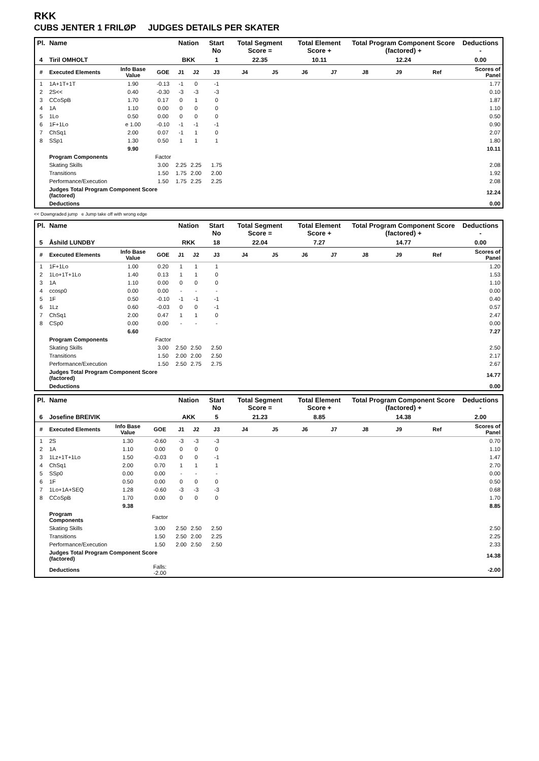RKK
CUBS JENTER 1 FRILØP JUDGES DETAILS PER SKATER
| Pl. | Name | | | Nation | | Start No | Total Segment Score = | | Total Element Score + | | Total Program Component Score (factored) + | | | Deductions - |
| --- | --- | --- | --- | --- | --- | --- | --- | --- | --- | --- | --- | --- | --- | --- |
| 4 | Tiril OMHOLT | | | BKK | | 1 | 22.35 | | 10.11 | | 12.24 | | | 0.00 |
| # | Executed Elements | Info Base Value | GOE | J1 | J2 | J3 | J4 | J5 | J6 | J7 | J8 | J9 | Ref | Scores of Panel |
| 1 | 1A+1T+1T | 1.90 | -0.13 | -1 | 0 | -1 | | | | | | | | 1.77 |
| 2 | 2S<< | 0.40 | -0.30 | -3 | -3 | -3 | | | | | | | | 0.10 |
| 3 | CCoSpB | 1.70 | 0.17 | 0 | 1 | 0 | | | | | | | | 1.87 |
| 4 | 1A | 1.10 | 0.00 | 0 | 0 | 0 | | | | | | | | 1.10 |
| 5 | 1Lo | 0.50 | 0.00 | 0 | 0 | 0 | | | | | | | | 0.50 |
| 6 | 1F+1Lo | e 1.00 | -0.10 | -1 | -1 | -1 | | | | | | | | 0.90 |
| 7 | ChSq1 | 2.00 | 0.07 | -1 | 1 | 0 | | | | | | | | 2.07 |
| 8 | SSp1 | 1.30 | 0.50 | 1 | 1 | 1 | | | | | | | | 1.80 |
| | | 9.90 | | | | | | | | | | | | 10.11 |
| | Program Components | | Factor | | | | | | | | | | | |
| | Skating Skills | | 3.00 | 2.25 | 2.25 | 1.75 | | | | | | | | 2.08 |
| | Transitions | | 1.50 | 1.75 | 2.00 | 2.00 | | | | | | | | 1.92 |
| | Performance/Execution | | 1.50 | 1.75 | 2.25 | 2.25 | | | | | | | | 2.08 |
| | Judges Total Program Component Score (factored) | | | | | | | | | | | | | 12.24 |
| | Deductions | | | | | | | | | | | | | 0.00 |
<< Downgraded jump e Jump take off with wrong edge
| Pl. | Name | | | Nation | | Start No | Total Segment Score = | | Total Element Score + | | Total Program Component Score (factored) + | | | Deductions - |
| --- | --- | --- | --- | --- | --- | --- | --- | --- | --- | --- | --- | --- | --- | --- |
| 5 | Åshild LUNDBY | | | RKK | | 18 | 22.04 | | 7.27 | | 14.77 | | | 0.00 |
| # | Executed Elements | Info Base Value | GOE | J1 | J2 | J3 | J4 | J5 | J6 | J7 | J8 | J9 | Ref | Scores of Panel |
| 1 | 1F+1Lo | 1.00 | 0.20 | 1 | 1 | 1 | | | | | | | | 1.20 |
| 2 | 1Lo+1T+1Lo | 1.40 | 0.13 | 1 | 1 | 0 | | | | | | | | 1.53 |
| 3 | 1A | 1.10 | 0.00 | 0 | 0 | 0 | | | | | | | | 1.10 |
| 4 | ccosp0 | 0.00 | 0.00 | - | - | - | | | | | | | | 0.00 |
| 5 | 1F | 0.50 | -0.10 | -1 | -1 | -1 | | | | | | | | 0.40 |
| 6 | 1Lz | 0.60 | -0.03 | 0 | 0 | -1 | | | | | | | | 0.57 |
| 7 | ChSq1 | 2.00 | 0.47 | 1 | 1 | 0 | | | | | | | | 2.47 |
| 8 | CSp0 | 0.00 | 0.00 | - | - | - | | | | | | | | 0.00 |
| | | 6.60 | | | | | | | | | | | | 7.27 |
| | Program Components | | Factor | | | | | | | | | | | |
| | Skating Skills | | 3.00 | 2.50 | 2.50 | 2.50 | | | | | | | | 2.50 |
| | Transitions | | 1.50 | 2.00 | 2.00 | 2.50 | | | | | | | | 2.17 |
| | Performance/Execution | | 1.50 | 2.50 | 2.75 | 2.75 | | | | | | | | 2.67 |
| | Judges Total Program Component Score (factored) | | | | | | | | | | | | | 14.77 |
| | Deductions | | | | | | | | | | | | | 0.00 |
| Pl. | Name | | | Nation | | Start No | Total Segment Score = | | Total Element Score + | | Total Program Component Score (factored) + | | | Deductions - |
| --- | --- | --- | --- | --- | --- | --- | --- | --- | --- | --- | --- | --- | --- | --- |
| 6 | Josefine BREIVIK | | | AKK | | 5 | 21.23 | | 8.85 | | 14.38 | | | 2.00 |
| # | Executed Elements | Info Base Value | GOE | J1 | J2 | J3 | J4 | J5 | J6 | J7 | J8 | J9 | Ref | Scores of Panel |
| 1 | 2S | 1.30 | -0.60 | -3 | -3 | -3 | | | | | | | | 0.70 |
| 2 | 1A | 1.10 | 0.00 | 0 | 0 | 0 | | | | | | | | 1.10 |
| 3 | 1Lz+1T+1Lo | 1.50 | -0.03 | 0 | 0 | -1 | | | | | | | | 1.47 |
| 4 | ChSq1 | 2.00 | 0.70 | 1 | 1 | 1 | | | | | | | | 2.70 |
| 5 | SSp0 | 0.00 | 0.00 | - | - | - | | | | | | | | 0.00 |
| 6 | 1F | 0.50 | 0.00 | 0 | 0 | 0 | | | | | | | | 0.50 |
| 7 | 1Lo+1A+SEQ | 1.28 | -0.60 | -3 | -3 | -3 | | | | | | | | 0.68 |
| 8 | CCoSpB | 1.70 | 0.00 | 0 | 0 | 0 | | | | | | | | 1.70 |
| | | 9.38 | | | | | | | | | | | | 8.85 |
| | Program Components | | Factor | | | | | | | | | | | |
| | Skating Skills | | 3.00 | 2.50 | 2.50 | 2.50 | | | | | | | | 2.50 |
| | Transitions | | 1.50 | 2.50 | 2.00 | 2.25 | | | | | | | | 2.25 |
| | Performance/Execution | | 1.50 | 2.00 | 2.50 | 2.50 | | | | | | | | 2.33 |
| | Judges Total Program Component Score (factored) | | | | | | | | | | | | | 14.38 |
| | Deductions | | Falls: -2.00 | | | | | | | | | | | -2.00 |